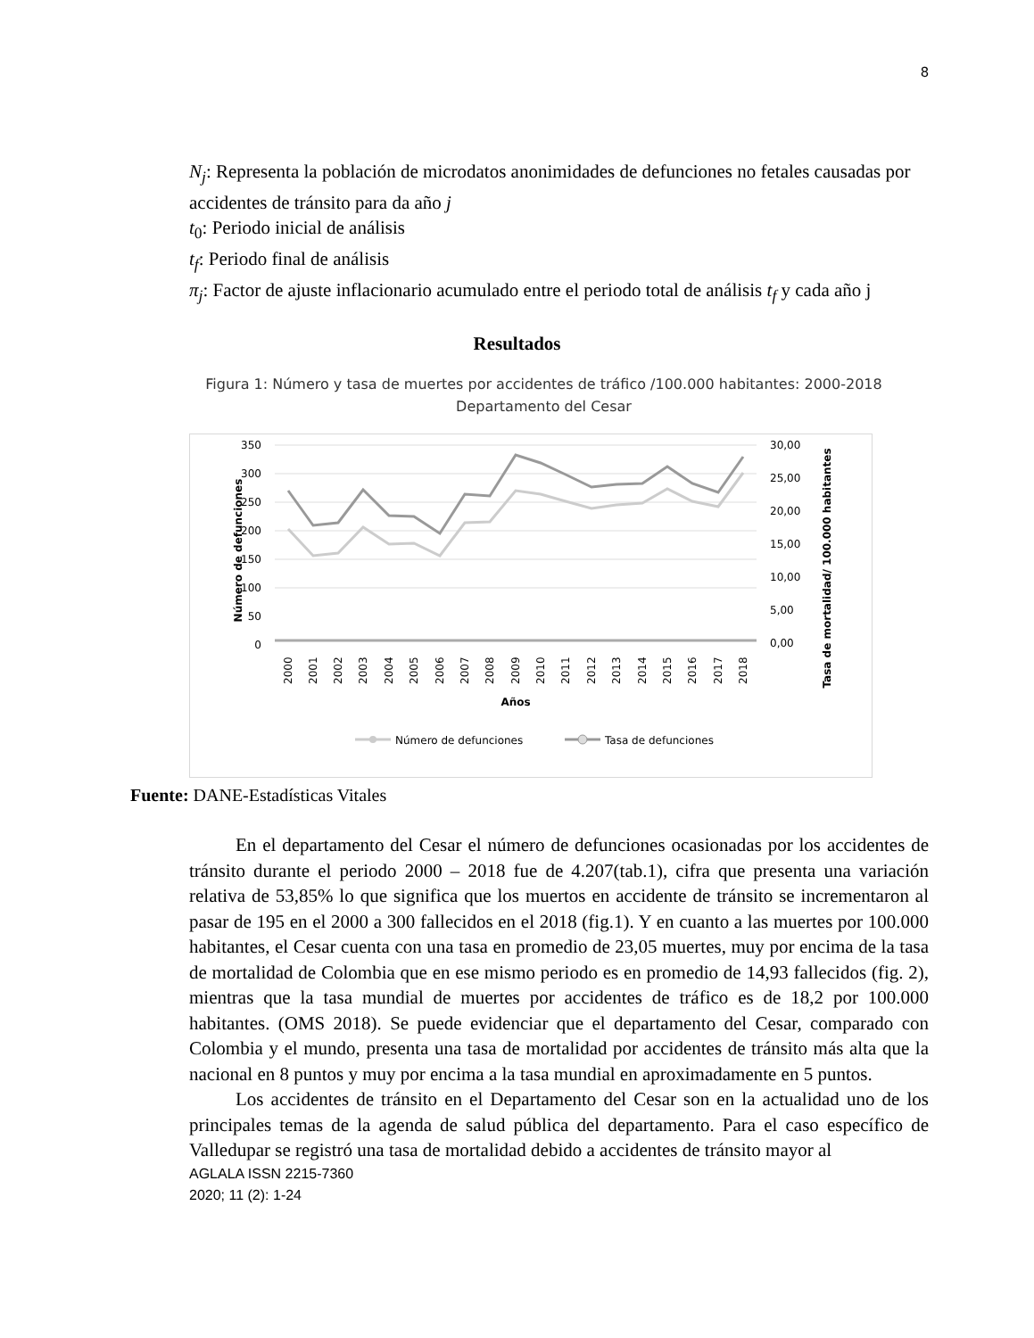8
N<sub>j</sub>: Representa la población de microdatos anonimidades de defunciones no fetales causadas por accidentes de tránsito para da año j
t<sub>0</sub>: Periodo inicial de análisis
t<sub>f</sub>: Periodo final de análisis
π<sub>j</sub>: Factor de ajuste inflacionario acumulado entre el periodo total de análisis t<sub>f</sub> y cada año j
Resultados
Figura 1: Número y tasa de muertes por accidentes de tráfico /100.000 habitantes: 2000-2018
Departamento del Cesar
350
300
250
200
150
100
50
0
30,00
25,00
20,00
15,00
10,00
5,00
0,00
Número de defunciones
Tasa de mortalidad/ 100.000 habitantes
2000
2001
2002
2003
2004
2005
2006
2007
2008
2009
2010
2011
2012
2013
2014
2015
2016
2017
2018
Años
Número de defunciones
Tasa de defunciones
Fuente: DANE-Estadísticas Vitales
En el departamento del Cesar el número de defunciones ocasionadas por los accidentes de tránsito durante el periodo 2000 – 2018 fue de 4.207(tab.1), cifra que presenta una variación relativa de 53,85% lo que significa que los muertos en accidente de tránsito se incrementaron al pasar de 195 en el 2000 a 300 fallecidos en el 2018 (fig.1). Y en cuanto a las muertes por 100.000 habitantes, el Cesar cuenta con una tasa en promedio de 23,05 muertes, muy por encima de la tasa de mortalidad de Colombia que en ese mismo periodo es en promedio de 14,93 fallecidos (fig. 2), mientras que la tasa mundial de muertes por accidentes de tráfico es de 18,2 por 100.000 habitantes. (OMS 2018). Se puede evidenciar que el departamento del Cesar, comparado con Colombia y el mundo, presenta una tasa de mortalidad por accidentes de tránsito más alta que la nacional en 8 puntos y muy por encima a la tasa mundial en aproximadamente en 5 puntos.
Los accidentes de tránsito en el Departamento del Cesar son en la actualidad uno de los principales temas de la agenda de salud pública del departamento. Para el caso específico de Valledupar se registró una tasa de mortalidad debido a accidentes de tránsito mayor al
AGLALA ISSN 2215-7360
2020; 11 (2): 1-24